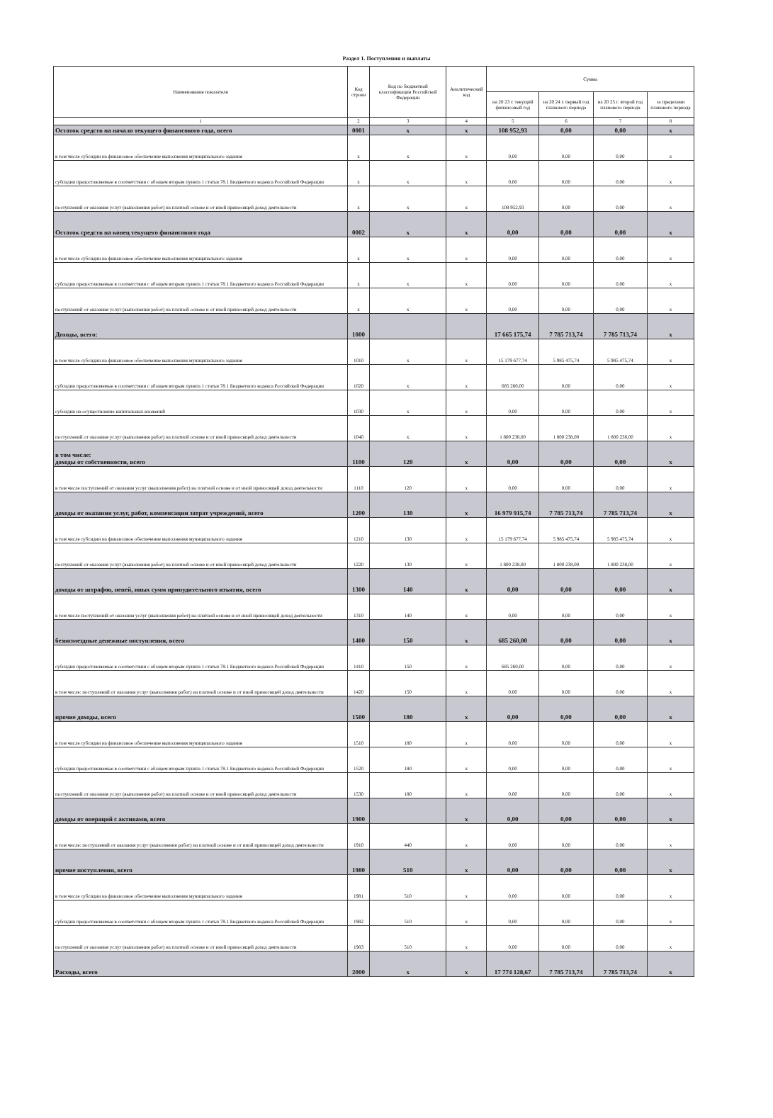Раздел 1. Поступления и выплаты
| Наименование показателя | Код строки | Код по бюджетной классификации Российской Федерации | Аналитический код | Сумма | | | |
| --- | --- | --- | --- | --- | --- | --- | --- |
| | | | | на 20 23 г. текущий финансовый год | на 20 24 г. первый год планового периода | на 20 25 г. второй год планового периода | за пределами планового периода |
| 1 | 2 | 3 | 4 | 5 | 6 | 7 | 8 |
| Остаток средств на начало текущего финансового года, всего | 0001 | x | x | 108 952,93 | 0,00 | 0,00 | x |
| в том числе субсидии на финансовое обеспечение выполнения муниципального задания | x | x | x | 0,00 | 0,00 | 0,00 | x |
| субсидии предоставляемые в соответствии с абзацем вторым пункта 1 статьи 78.1 Бюджетного кодекса Российской Федерации | x | x | x | 0,00 | 0,00 | 0,00 | x |
| поступлений от оказания услуг (выполнения работ) на платной основе и от иной приносящей доход деятельности | x | x | x | 108 952,93 | 0,00 | 0,00 | x |
| Остаток средств на конец текущего финансового года | 0002 | x | x | 0,00 | 0,00 | 0,00 | x |
| в том числе субсидии на финансовое обеспечение выполнения муниципального задания | x | x | x | 0,00 | 0,00 | 0,00 | x |
| субсидии предоставляемые в соответствии с абзацем вторым пункта 1 статьи 78.1 Бюджетного кодекса Российской Федерации | x | x | x | 0,00 | 0,00 | 0,00 | x |
| поступлений от оказания услуг (выполнения работ) на платной основе и от иной приносящей доход деятельности | x | x | x | 0,00 | 0,00 | 0,00 | x |
| Доходы, всего: | 1000 | | | 17 665 175,74 | 7 785 713,74 | 7 785 713,74 | x |
| в том числе субсидии на финансовое обеспечение выполнения муниципального задания | 1010 | x | x | 15 179 677,74 | 5 985 475,74 | 5 985 475,74 | x |
| субсидии предоставляемые в соответствии с абзацем вторым пункта 1 статьи 78.1 Бюджетного кодекса Российской Федерации | 1020 | x | x | 685 260,00 | 0,00 | 0,00 | x |
| субсидии на осуществление капитальных вложений | 1030 | x | x | 0,00 | 0,00 | 0,00 | x |
| поступлений от оказания услуг (выполнения работ) на платной основе и от иной приносящей доход деятельности | 1040 | x | x | 1 800 238,00 | 1 800 238,00 | 1 800 238,00 | x |
| в том числе: доходы от собственности, всего | 1100 | 120 | x | 0,00 | 0,00 | 0,00 | x |
| в том числе поступлений от оказания услуг (выполнения работ) на платной основе и от иной приносящей доход деятельности | 1110 | 120 | x | 0,00 | 0,00 | 0,00 | x |
| доходы от оказания услуг, работ, компенсации затрат учреждений, всего | 1200 | 130 | x | 16 979 915,74 | 7 785 713,74 | 7 785 713,74 | x |
| в том числе субсидии на финансовое обеспечение выполнения муниципального задания | 1210 | 130 | x | 15 179 677,74 | 5 985 475,74 | 5 985 475,74 | x |
| поступлений от оказания услуг (выполнения работ) на платной основе и от иной приносящей доход деятельности | 1220 | 130 | x | 1 800 238,00 | 1 800 238,00 | 1 800 238,00 | x |
| доходы от штрафов, пеней, иных сумм принудительного изъятия, всего | 1300 | 140 | x | 0,00 | 0,00 | 0,00 | x |
| в том числе поступлений от оказания услуг (выполнения работ) на платной основе и от иной приносящей доход деятельности | 1310 | 140 | x | 0,00 | 0,00 | 0,00 | x |
| безвозмездные денежные поступления, всего | 1400 | 150 | x | 685 260,00 | 0,00 | 0,00 | x |
| субсидии предоставляемые в соответствии с абзацем вторым пункта 1 статьи 78.1 Бюджетного кодекса Российской Федерации | 1410 | 150 | x | 685 260,00 | 0,00 | 0,00 | x |
| в том числе: поступлений от оказания услуг (выполнения работ) на платной основе и от иной приносящей доход деятельности | 1420 | 150 | x | 0,00 | 0,00 | 0,00 | x |
| прочие доходы, всего | 1500 | 180 | x | 0,00 | 0,00 | 0,00 | x |
| в том числе субсидии на финансовое обеспечение выполнения муниципального задания | 1510 | 180 | x | 0,00 | 0,00 | 0,00 | x |
| субсидии предоставляемые в соответствии с абзацем вторым пункта 1 статьи 78.1 Бюджетного кодекса Российской Федерации | 1520 | 180 | x | 0,00 | 0,00 | 0,00 | x |
| поступлений от оказания услуг (выполнения работ) на платной основе и от иной приносящей доход деятельности | 1530 | 180 | x | 0,00 | 0,00 | 0,00 | x |
| доходы от операций с активами, всего | 1900 | | x | 0,00 | 0,00 | 0,00 | x |
| в том числе: поступлений от оказания услуг (выполнения работ) на платной основе и от иной приносящей доход деятельности | 1910 | 440 | x | 0,00 | 0,00 | 0,00 | x |
| прочие поступления, всего | 1980 | 510 | x | 0,00 | 0,00 | 0,00 | x |
| в том числе субсидии на финансовое обеспечение выполнения муниципального задания | 1981 | 510 | x | 0,00 | 0,00 | 0,00 | x |
| субсидии предоставляемые в соответствии с абзацем вторым пункта 1 статьи 78.1 Бюджетного кодекса Российской Федерации | 1982 | 510 | x | 0,00 | 0,00 | 0,00 | x |
| поступлений от оказания услуг (выполнения работ) на платной основе и от иной приносящей доход деятельности | 1983 | 510 | x | 0,00 | 0,00 | 0,00 | x |
| Расходы, всего | 2000 | x | x | 17 774 128,67 | 7 785 713,74 | 7 785 713,74 | x |